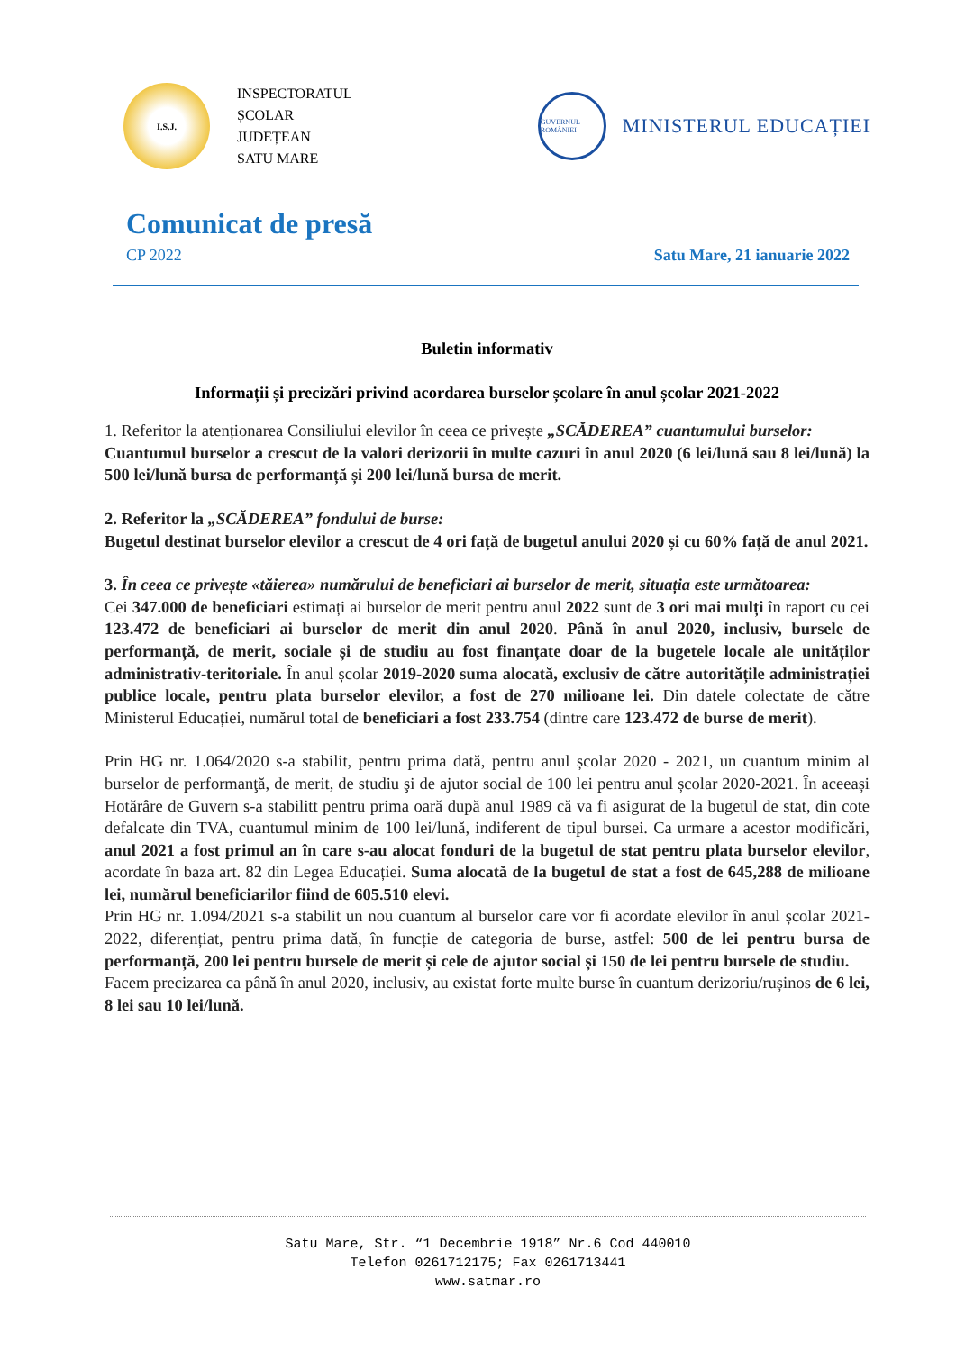I.S.J.
INSPECTORATUL
ȘCOLAR
JUDEȚEAN
SATU MARE
GUVERNUL ROMÂNIEI
MINISTERUL EDUCAȚIEI
Comunicat de presă
CP 2022 Satu Mare, 21 ianuarie 2022
Buletin informativ
Informații și precizări privind acordarea burselor școlare în anul școlar 2021-2022
1. Referitor la atenționarea Consiliului elevilor în ceea ce privește „SCĂDEREA” cuantumului burselor:
Cuantumul burselor a crescut de la valori derizorii în multe cazuri în anul 2020 (6 lei/lună sau 8 lei/lună) la 500 lei/lună bursa de performanță și 200 lei/lună bursa de merit.
2. Referitor la „SCĂDEREA” fondului de burse:
Bugetul destinat burselor elevilor a crescut de 4 ori față de bugetul anului 2020 și cu 60% față de anul 2021.
3. În ceea ce privește «tăierea» numărului de beneficiari ai burselor de merit, situația este următoarea:
Cei 347.000 de beneficiari estimați ai burselor de merit pentru anul 2022 sunt de 3 ori mai mulți în raport cu cei 123.472 de beneficiari ai burselor de merit din anul 2020. Până în anul 2020, inclusiv, bursele de performanță, de merit, sociale și de studiu au fost finanțate doar de la bugetele locale ale unităților administrativ-teritoriale. În anul școlar 2019-2020 suma alocată, exclusiv de către autoritățile administrației publice locale, pentru plata burselor elevilor, a fost de 270 milioane lei. Din datele colectate de către Ministerul Educației, numărul total de beneficiari a fost 233.754 (dintre care 123.472 de burse de merit).
Prin HG nr. 1.064/2020 s-a stabilit, pentru prima dată, pentru anul școlar 2020 - 2021, un cuantum minim al burselor de performanţă, de merit, de studiu şi de ajutor social de 100 lei pentru anul școlar 2020-2021. În aceeași Hotărâre de Guvern s-a stabilitt pentru prima oară după anul 1989 că va fi asigurat de la bugetul de stat, din cote defalcate din TVA, cuantumul minim de 100 lei/lună, indiferent de tipul bursei. Ca urmare a acestor modificări, anul 2021 a fost primul an în care s-au alocat fonduri de la bugetul de stat pentru plata burselor elevilor, acordate în baza art. 82 din Legea Educației. Suma alocată de la bugetul de stat a fost de 645,288 de milioane lei, numărul beneficiarilor fiind de 605.510 elevi.
Prin HG nr. 1.094/2021 s-a stabilit un nou cuantum al burselor care vor fi acordate elevilor în anul școlar 2021-2022, diferențiat, pentru prima dată, în funcție de categoria de burse, astfel: 500 de lei pentru bursa de performanță, 200 lei pentru bursele de merit și cele de ajutor social și 150 de lei pentru bursele de studiu.
Facem precizarea ca până în anul 2020, inclusiv, au existat forte multe burse în cuantum derizoriu/rușinos de 6 lei, 8 lei sau 10 lei/lună.
Satu Mare, Str. “1 Decembrie 1918” Nr.6 Cod 440010
Telefon 0261712175; Fax 0261713441
www.satmar.ro